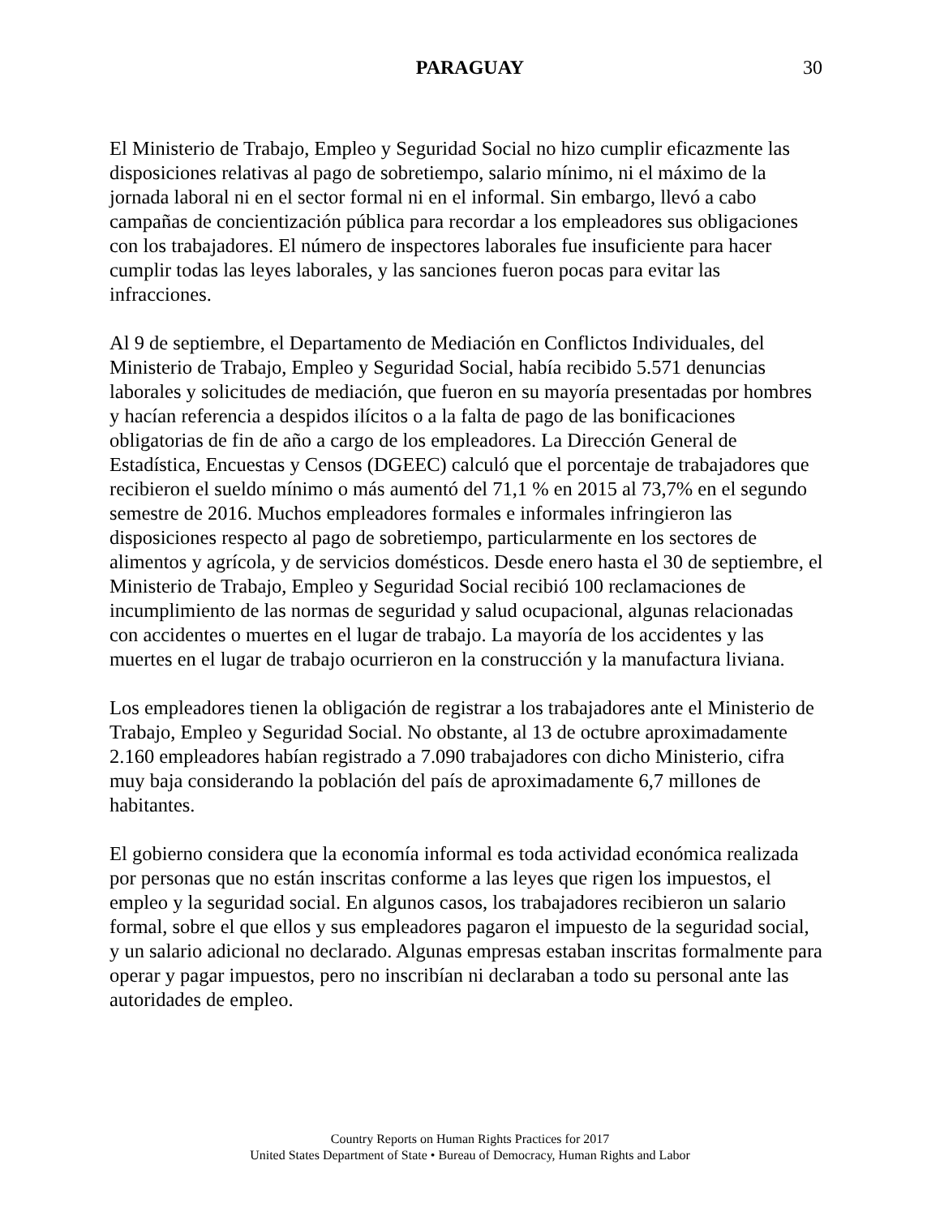PARAGUAY 30
El Ministerio de Trabajo, Empleo y Seguridad Social no hizo cumplir eficazmente las disposiciones relativas al pago de sobretiempo, salario mínimo, ni el máximo de la jornada laboral ni en el sector formal ni en el informal. Sin embargo, llevó a cabo campañas de concientización pública para recordar a los empleadores sus obligaciones con los trabajadores. El número de inspectores laborales fue insuficiente para hacer cumplir todas las leyes laborales, y las sanciones fueron pocas para evitar las infracciones.
Al 9 de septiembre, el Departamento de Mediación en Conflictos Individuales, del Ministerio de Trabajo, Empleo y Seguridad Social, había recibido 5.571 denuncias laborales y solicitudes de mediación, que fueron en su mayoría presentadas por hombres y hacían referencia a despidos ilícitos o a la falta de pago de las bonificaciones obligatorias de fin de año a cargo de los empleadores. La Dirección General de Estadística, Encuestas y Censos (DGEEC) calculó que el porcentaje de trabajadores que recibieron el sueldo mínimo o más aumentó del 71,1 % en 2015 al 73,7% en el segundo semestre de 2016. Muchos empleadores formales e informales infringieron las disposiciones respecto al pago de sobretiempo, particularmente en los sectores de alimentos y agrícola, y de servicios domésticos. Desde enero hasta el 30 de septiembre, el Ministerio de Trabajo, Empleo y Seguridad Social recibió 100 reclamaciones de incumplimiento de las normas de seguridad y salud ocupacional, algunas relacionadas con accidentes o muertes en el lugar de trabajo. La mayoría de los accidentes y las muertes en el lugar de trabajo ocurrieron en la construcción y la manufactura liviana.
Los empleadores tienen la obligación de registrar a los trabajadores ante el Ministerio de Trabajo, Empleo y Seguridad Social. No obstante, al 13 de octubre aproximadamente 2.160 empleadores habían registrado a 7.090 trabajadores con dicho Ministerio, cifra muy baja considerando la población del país de aproximadamente 6,7 millones de habitantes.
El gobierno considera que la economía informal es toda actividad económica realizada por personas que no están inscritas conforme a las leyes que rigen los impuestos, el empleo y la seguridad social. En algunos casos, los trabajadores recibieron un salario formal, sobre el que ellos y sus empleadores pagaron el impuesto de la seguridad social, y un salario adicional no declarado. Algunas empresas estaban inscritas formalmente para operar y pagar impuestos, pero no inscribían ni declaraban a todo su personal ante las autoridades de empleo.
Country Reports on Human Rights Practices for 2017
United States Department of State • Bureau of Democracy, Human Rights and Labor